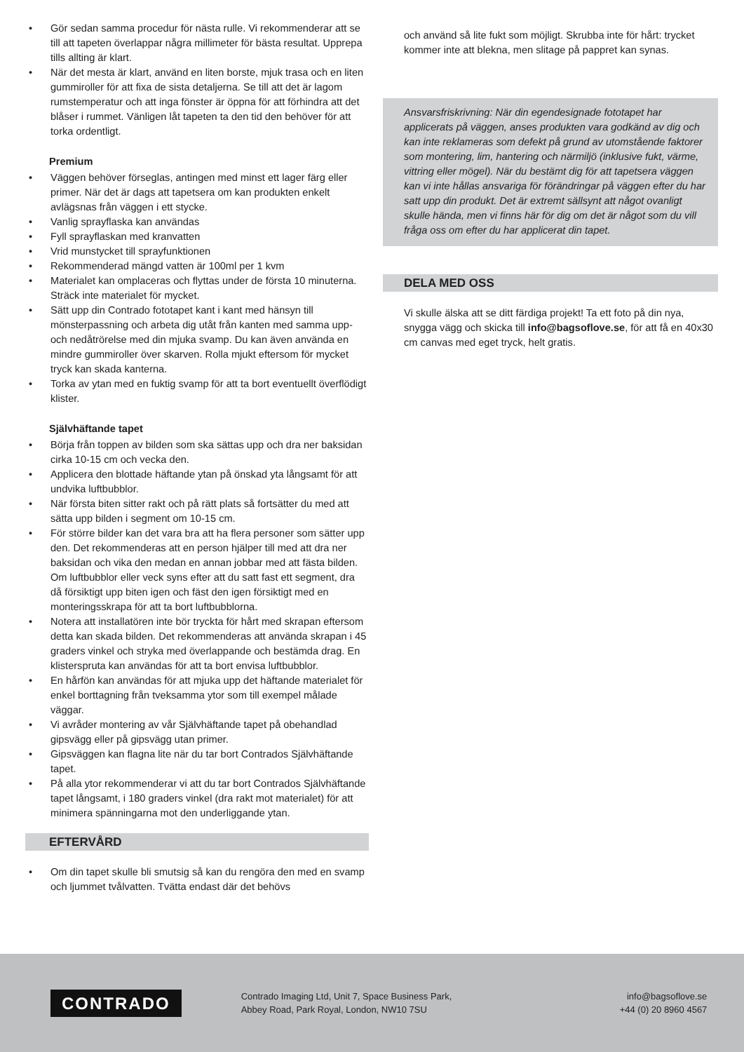• Gör sedan samma procedur för nästa rulle. Vi rekommenderar att se till att tapeten överlappar några millimeter för bästa resultat. Upprepa tills allting är klart.
• När det mesta är klart, använd en liten borste, mjuk trasa och en liten gummiroller för att fixa de sista detaljerna. Se till att det är lagom rumstemperatur och att inga fönster är öppna för att förhindra att det blåser i rummet. Vänligen låt tapeten ta den tid den behöver för att torka ordentligt.
Premium
• Väggen behöver förseglas, antingen med minst ett lager färg eller primer. När det är dags att tapetsera om kan produkten enkelt avlägsnas från väggen i ett stycke.
• Vanlig sprayflaska kan användas
• Fyll sprayflaskan med kranvatten
• Vrid munstycket till sprayfunktionen
• Rekommenderad mängd vatten är 100ml per 1 kvm
• Materialet kan omplaceras och flyttas under de första 10 minuterna. Sträck inte materialet för mycket.
• Sätt upp din Contrado fototapet kant i kant med hänsyn till mönsterpassning och arbeta dig utåt från kanten med samma upp- och nedåtrörelse med din mjuka svamp. Du kan även använda en mindre gummiroller över skarven. Rolla mjukt eftersom för mycket tryck kan skada kanterna.
• Torka av ytan med en fuktig svamp för att ta bort eventuellt överflödigt klister.
Självhäftande tapet
• Börja från toppen av bilden som ska sättas upp och dra ner baksidan cirka 10-15 cm och vecka den.
• Applicera den blottade häftande ytan på önskad yta långsamt för att undvika luftbubblor.
• När första biten sitter rakt och på rätt plats så fortsätter du med att sätta upp bilden i segment om 10-15 cm.
• För större bilder kan det vara bra att ha flera personer som sätter upp den. Det rekommenderas att en person hjälper till med att dra ner baksidan och vika den medan en annan jobbar med att fästa bilden. Om luftbubblor eller veck syns efter att du satt fast ett segment, dra då försiktigt upp biten igen och fäst den igen försiktigt med en monteringsskrapa för att ta bort luftbubblorna.
• Notera att installatören inte bör tryckta för hårt med skrapan eftersom detta kan skada bilden. Det rekommenderas att använda skrapan i 45 graders vinkel och stryka med överlappande och bestämda drag. En klisterspruta kan användas för att ta bort envisa luftbubblor.
• En hårfön kan användas för att mjuka upp det häftande materialet för enkel borttagning från tveksamma ytor som till exempel målade väggar.
• Vi avråder montering av vår Självhäftande tapet på obehandlad gipsvägg eller på gipsvägg utan primer.
• Gipsväggen kan flagna lite när du tar bort Contrados Självhäftande tapet.
• På alla ytor rekommenderar vi att du tar bort Contrados Självhäftande tapet långsamt, i 180 graders vinkel (dra rakt mot materialet) för att minimera spänningarna mot den underliggande ytan.
EFTERVÅRD
• Om din tapet skulle bli smutsig så kan du rengöra den med en svamp och ljummet tvålvatten. Tvätta endast där det behövs
och använd så lite fukt som möjligt. Skrubba inte för hårt: trycket kommer inte att blekna, men slitage på pappret kan synas.
Ansvarsfriskrivning: När din egendesignade fototapet har applicerats på väggen, anses produkten vara godkänd av dig och kan inte reklameras som defekt på grund av utomstående faktorer som montering, lim, hantering och närmiljö (inklusive fukt, värme, vittring eller mögel). När du bestämt dig för att tapetsera väggen kan vi inte hållas ansvariga för förändringar på väggen efter du har satt upp din produkt. Det är extremt sällsynt att något ovanligt skulle hända, men vi finns här för dig om det är något som du vill fråga oss om efter du har applicerat din tapet.
DELA MED OSS
Vi skulle älska att se ditt färdiga projekt! Ta ett foto på din nya, snygga vägg och skicka till info@bagsoflove.se, för att få en 40x30 cm canvas med eget tryck, helt gratis.
CONTRADO
Contrado Imaging Ltd, Unit 7, Space Business Park,
Abbey Road, Park Royal, London, NW10 7SU
info@bagsoflove.se
+44 (0) 20 8960 4567